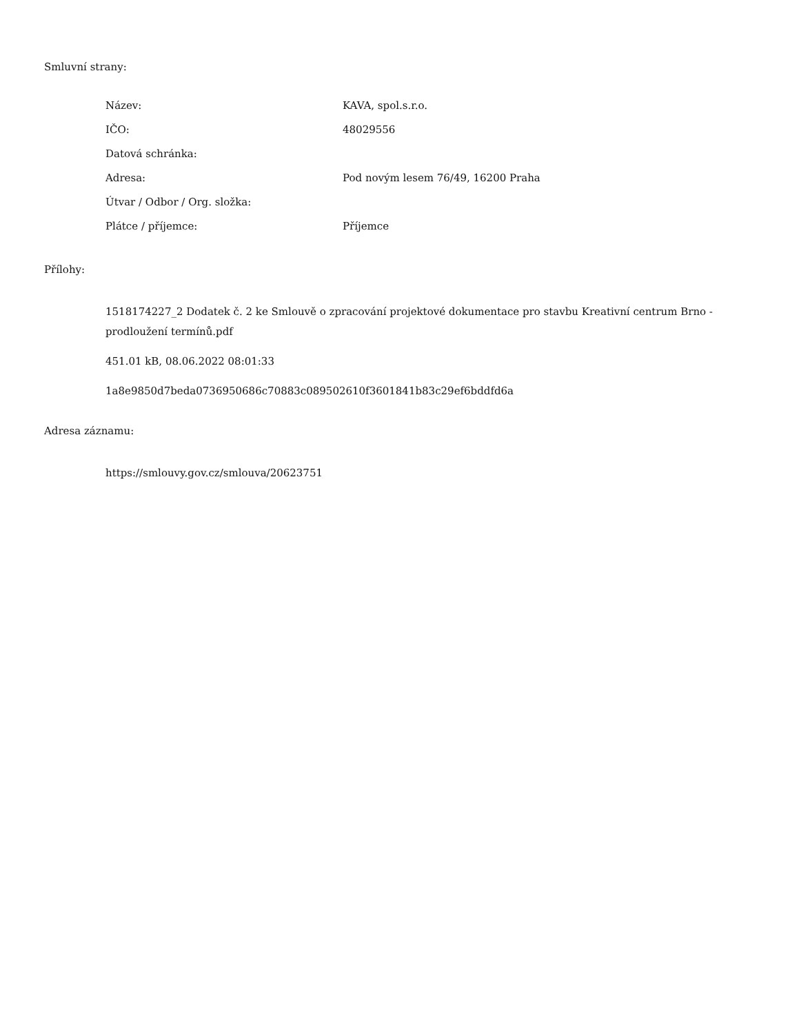Smluvní strany:
| Název: | KAVA, spol.s.r.o. |
| IČO: | 48029556 |
| Datová schránka: | |
| Adresa: | Pod novým lesem 76/49, 16200 Praha |
| Útvar / Odbor / Org. složka: | |
| Plátce / příjemce: | Příjemce |
Přílohy:
1518174227_2 Dodatek č. 2 ke Smlouvě o zpracování projektové dokumentace pro stavbu Kreativní centrum Brno - prodloužení termínů.pdf
451.01 kB, 08.06.2022 08:01:33
1a8e9850d7beda0736950686c70883c089502610f3601841b83c29ef6bddfd6a
Adresa záznamu:
https://smlouvy.gov.cz/smlouva/20623751